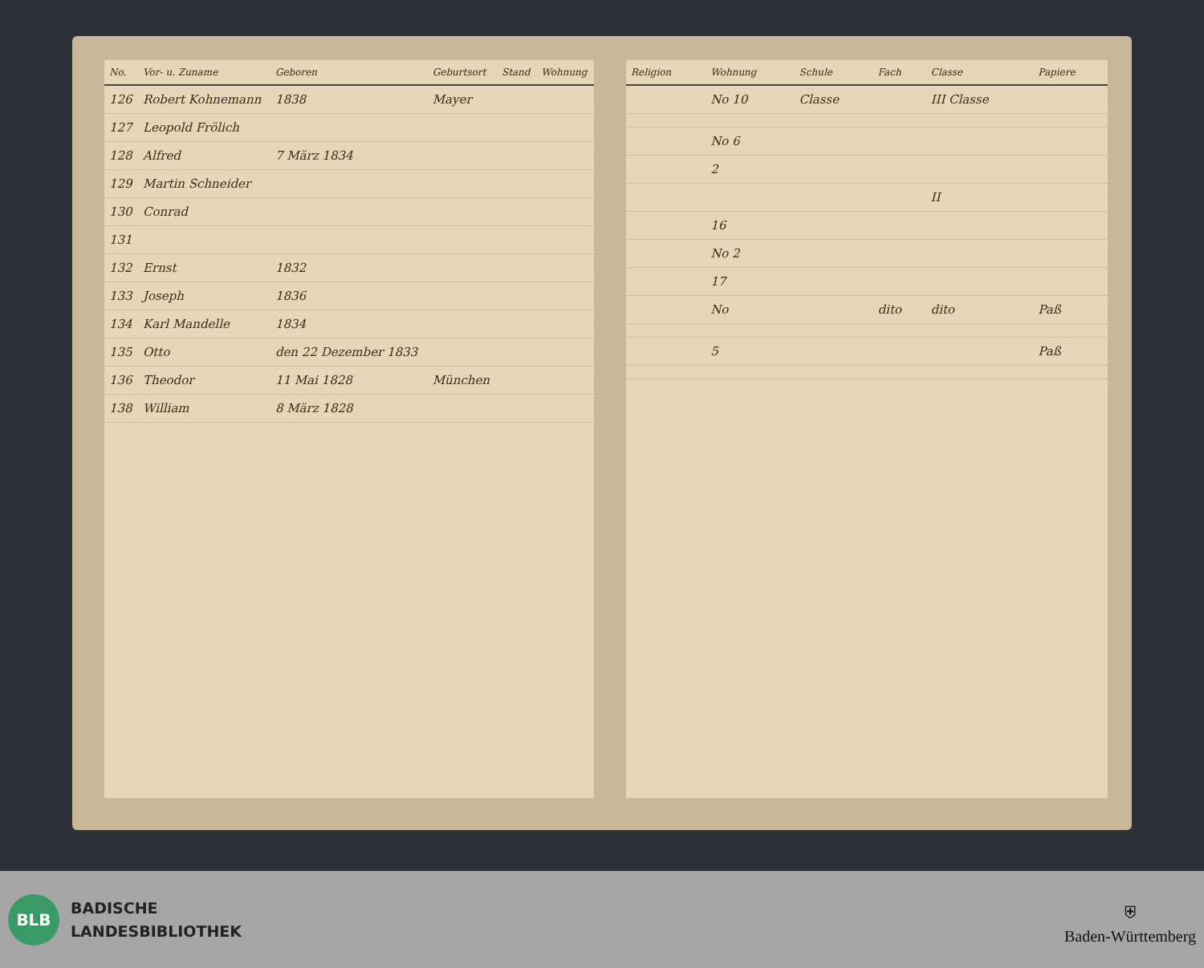| No. | Vor- u. Zuname | Geboren | Geburtsort | Stand | Wohnung |
| --- | --- | --- | --- | --- | --- |
| 126 | Robert Kohnemann | 1838 | Mayer | | |
| 127 | Leopold Frölich | | | | |
| 128 | Alfred | 7 März 1834 | | | |
| 129 | Martin Schneider | | | | |
| 130 | Conrad | | | | |
| 131 | | | | | |
| 132 | Ernst | 1832 | | | |
| 133 | Joseph | 1836 | | | |
| 134 | Karl Mandelle | 1834 | | | |
| 135 | Otto | den 22 Dezember 1833 | | | |
| 136 | Theodor | 11 Mai 1828 | München | | |
| 138 | William | 8 März 1828 | | | |
| Religion | Wohnung | Schule | Fach | Classe | Papiere |
| --- | --- | --- | --- | --- | --- |
| | No 10 | Classe | | III Classe | |
| | No 6 | | | | |
| | 2 | | | | |
| | | | | II | |
| | 16 | | | | |
| | No 2 | | | | |
| | 17 | | | | |
| | No | | dito | dito | Paß |
| | 5 | | | | Paß |
BLB
BADISCHE
LANDESBIBLIOTHEK
⛨
Baden-Württemberg